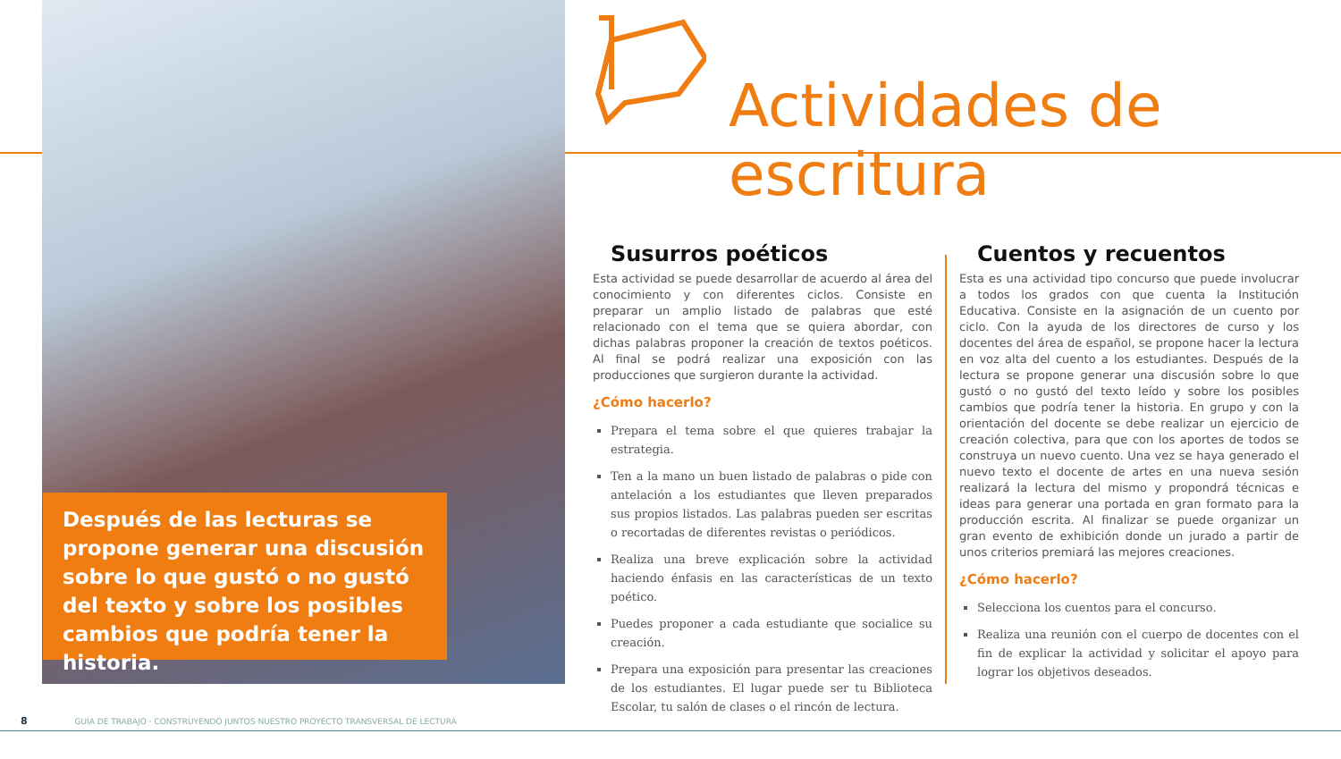Después de las lecturas se propone generar una discusión sobre lo que gustó o no gustó del texto y sobre los posibles cambios que podría tener la historia.
Actividades de escritura
Susurros poéticos
Esta actividad se puede desarrollar de acuerdo al área del conocimiento y con diferentes ciclos. Consiste en preparar un amplio listado de palabras que esté relacionado con el tema que se quiera abordar, con dichas palabras proponer la creación de textos poéticos. Al final se podrá realizar una exposición con las producciones que surgieron durante la actividad.
¿Cómo hacerlo?
Prepara el tema sobre el que quieres trabajar la estrategia.
Ten a la mano un buen listado de palabras o pide con antelación a los estudiantes que lleven preparados sus propios listados. Las palabras pueden ser escritas o recortadas de diferentes revistas o periódicos.
Realiza una breve explicación sobre la actividad haciendo énfasis en las características de un texto poético.
Puedes proponer a cada estudiante que socialice su creación.
Prepara una exposición para presentar las creaciones de los estudiantes. El lugar puede ser tu Biblioteca Escolar, tu salón de clases o el rincón de lectura.
Cuentos y recuentos
Esta es una actividad tipo concurso que puede involucrar a todos los grados con que cuenta la Institución Educativa. Consiste en la asignación de un cuento por ciclo. Con la ayuda de los directores de curso y los docentes del área de español, se propone hacer la lectura en voz alta del cuento a los estudiantes. Después de la lectura se propone generar una discusión sobre lo que gustó o no gustó del texto leído y sobre los posibles cambios que podría tener la historia. En grupo y con la orientación del docente se debe realizar un ejercicio de creación colectiva, para que con los aportes de todos se construya un nuevo cuento. Una vez se haya generado el nuevo texto el docente de artes en una nueva sesión realizará la lectura del mismo y propondrá técnicas e ideas para generar una portada en gran formato para la producción escrita. Al finalizar se puede organizar un gran evento de exhibición donde un jurado a partir de unos criterios premiará las mejores creaciones.
¿Cómo hacerlo?
Selecciona los cuentos para el concurso.
Realiza una reunión con el cuerpo de docentes con el fin de explicar la actividad y solicitar el apoyo para lograr los objetivos deseados.
8 GUÍA DE TRABAJO · CONSTRUYENDO JUNTOS NUESTRO PROYECTO TRANSVERSAL DE LECTURA